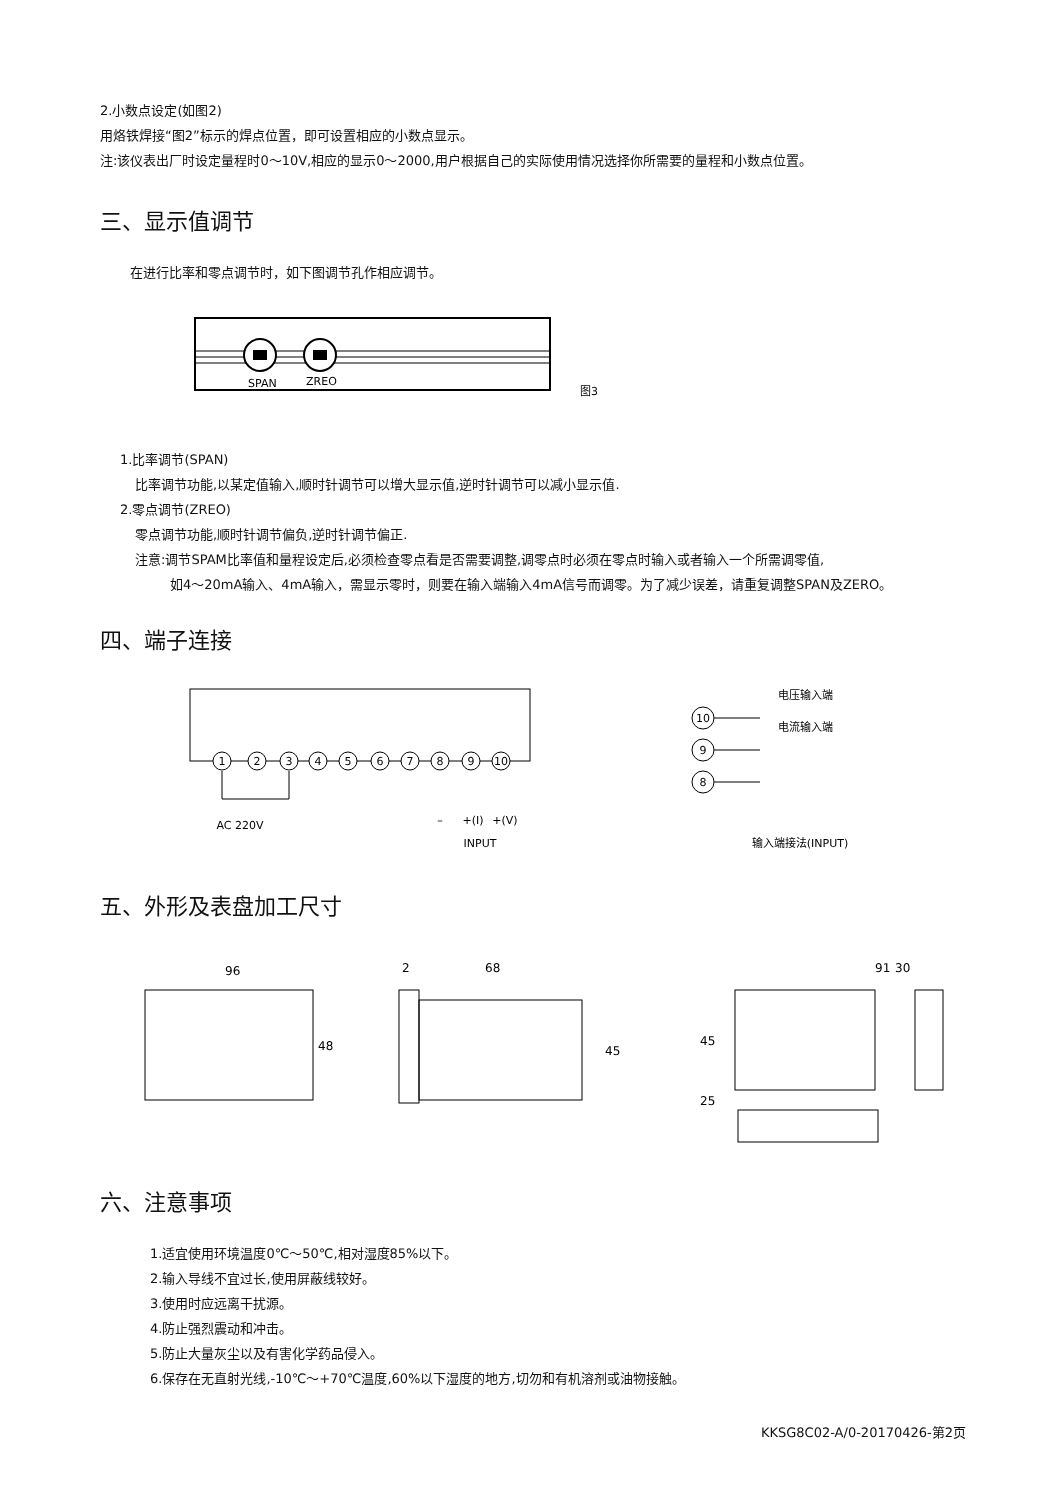2.小数点设定(如图2)
用烙铁焊接“图2”标示的焊点位置，即可设置相应的小数点显示。
注:该仪表出厂时设定量程时0～10V,相应的显示0～2000,用户根据自己的实际使用情况选择你所需要的量程和小数点位置。
三、显示值调节
在进行比率和零点调节时，如下图调节孔作相应调节。
SPAN
ZREO
图3
1.比率调节(SPAN)
比率调节功能,以某定值输入,顺时针调节可以增大显示值,逆时针调节可以减小显示值.
2.零点调节(ZREO)
零点调节功能,顺时针调节偏负,逆时针调节偏正.
注意:调节SPAM比率值和量程设定后,必须检查零点看是否需要调整,调零点时必须在零点时输入或者输入一个所需调零值,
如4～20mA输入、4mA输入，需显示零时，则要在输入端输入4mA信号而调零。为了减少误差，请重复调整SPAN及ZERO。
四、端子连接
1
2
3
4
5
6
7
8
9
10
AC 220V
–
+(I)
+(V)
INPUT
电压输入端
电流输入端
输入端接法(INPUT)
10
9
8
五、外形及表盘加工尺寸
96
48
2
68
45
91
30
45
25
六、注意事项
1.适宜使用环境温度0℃～50℃,相对湿度85%以下。
2.输入导线不宜过长,使用屏蔽线较好。
3.使用时应远离干扰源。
4.防止强烈震动和冲击。
5.防止大量灰尘以及有害化学药品侵入。
6.保存在无直射光线,-10℃～+70℃温度,60%以下湿度的地方,切勿和有机溶剂或油物接触。
KKSG8C02-A/0-20170426-第2页